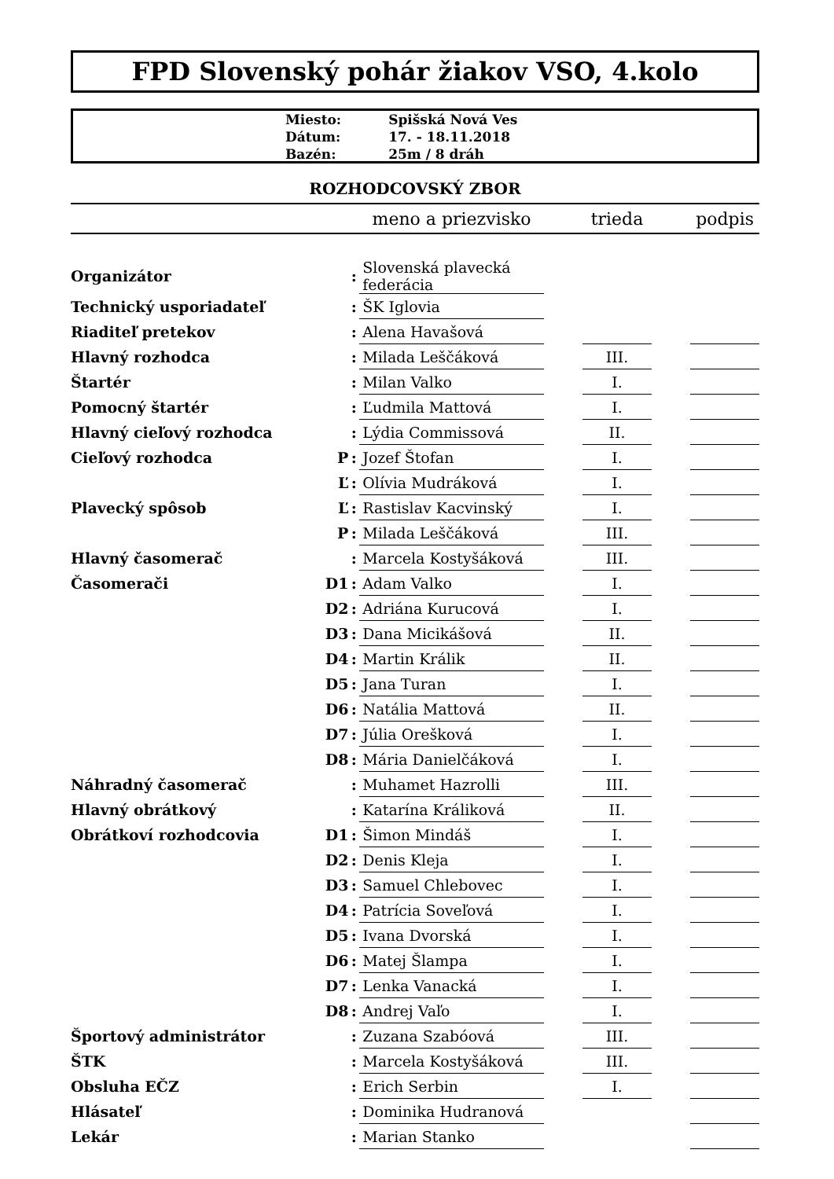FPD Slovenský pohár žiakov VSO, 4.kolo
| Miesto: | Spišská Nová Ves |
| Dátum: | 17. - 18.11.2018 |
| Bazén: | 25m / 8 dráh |
ROZHODCOVSKÝ ZBOR
| | | | meno a priezvisko | | trieda | | podpis |
| --- | --- | --- | --- | --- | --- | --- | --- |
| Organizátor | | : | Slovenská plavecká federácia | | | | |
| Technický usporiadateľ | | : | ŠK Iglovia | | | | |
| Riaditeľ pretekov | | : | Alena Havašová | | | | |
| Hlavný rozhodca | | : | Milada Leščáková | | III. | | |
| Štartér | | : | Milan Valko | | I. | | |
| Pomocný štartér | | : | Ľudmila Mattová | | I. | | |
| Hlavný cieľový rozhodca | | : | Lýdia Commissová | | II. | | |
| Cieľový rozhodca | P | : | Jozef Štofan | | I. | | |
| | Ľ | : | Olívia Mudráková | | I. | | |
| Plavecký spôsob | Ľ | : | Rastislav Kacvinský | | I. | | |
| | P | : | Milada Leščáková | | III. | | |
| Hlavný časomerač | | : | Marcela Kostyšáková | | III. | | |
| Časomerači | D1 | : | Adam Valko | | I. | | |
| | D2 | : | Adriána Kurucová | | I. | | |
| | D3 | : | Dana Micikášová | | II. | | |
| | D4 | : | Martin Králik | | II. | | |
| | D5 | : | Jana Turan | | I. | | |
| | D6 | : | Natália Mattová | | II. | | |
| | D7 | : | Júlia Orešková | | I. | | |
| | D8 | : | Mária Danielčáková | | I. | | |
| Náhradný časomerač | | : | Muhamet Hazrolli | | III. | | |
| Hlavný obrátkový | | : | Katarína Králiková | | II. | | |
| Obrátkoví rozhodcovia | D1 | : | Šimon Mindáš | | I. | | |
| | D2 | : | Denis Kleja | | I. | | |
| | D3 | : | Samuel Chlebovec | | I. | | |
| | D4 | : | Patrícia Soveľová | | I. | | |
| | D5 | : | Ivana Dvorská | | I. | | |
| | D6 | : | Matej Šlampa | | I. | | |
| | D7 | : | Lenka Vanacká | | I. | | |
| | D8 | : | Andrej Vaľo | | I. | | |
| Športový administrátor | | : | Zuzana Szabóová | | III. | | |
| ŠTK | | : | Marcela Kostyšáková | | III. | | |
| Obsluha EČZ | | : | Erich Serbin | | I. | | |
| Hlásateľ | | : | Dominika Hudranová | | | | |
| Lekár | | : | Marian Stanko | | | | |